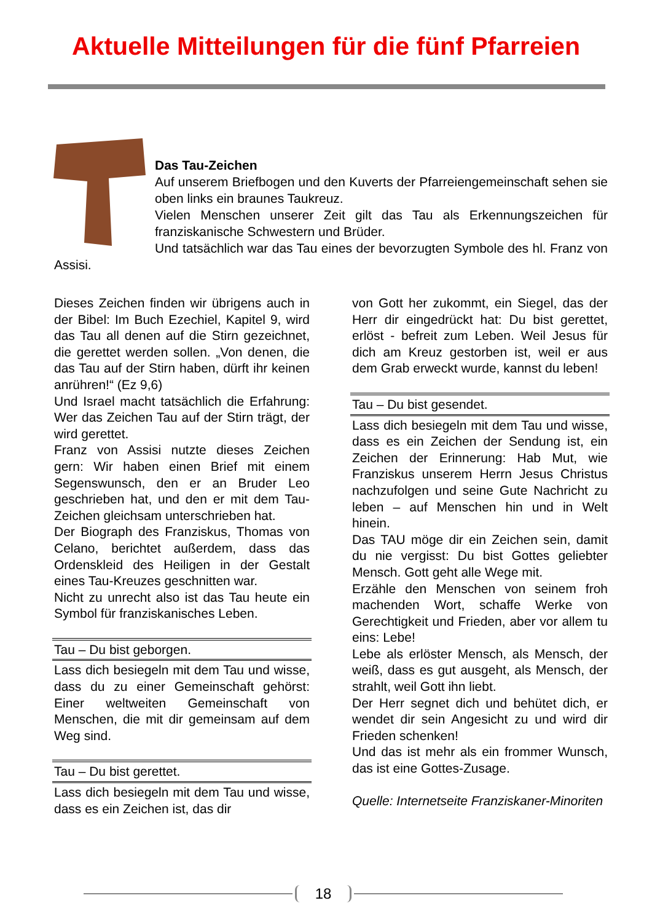Aktuelle Mitteilungen für die fünf Pfarreien
Das Tau-Zeichen
Auf unserem Briefbogen und den Kuverts der Pfarreiengemeinschaft sehen sie oben links ein braunes Taukreuz.
Vielen Menschen unserer Zeit gilt das Tau als Erkennungszeichen für franziskanische Schwestern und Brüder.
Und tatsächlich war das Tau eines der bevorzugten Symbole des hl. Franz von Assisi.
Dieses Zeichen finden wir übrigens auch in der Bibel: Im Buch Ezechiel, Kapitel 9, wird das Tau all denen auf die Stirn gezeichnet, die gerettet werden sollen. „Von denen, die das Tau auf der Stirn haben, dürft ihr keinen anrühren!“ (Ez 9,6)
Und Israel macht tatsächlich die Erfahrung: Wer das Zeichen Tau auf der Stirn trägt, der wird gerettet.
Franz von Assisi nutzte dieses Zeichen gern: Wir haben einen Brief mit einem Segenswunsch, den er an Bruder Leo geschrieben hat, und den er mit dem Tau-Zeichen gleichsam unterschrieben hat.
Der Biograph des Franziskus, Thomas von Celano, berichtet außerdem, dass das Ordenskleid des Heiligen in der Gestalt eines Tau-Kreuzes geschnitten war.
Nicht zu unrecht also ist das Tau heute ein Symbol für franziskanisches Leben.
Tau – Du bist geborgen.
Lass dich besiegeln mit dem Tau und wisse, dass du zu einer Gemeinschaft gehörst: Einer weltweiten Gemeinschaft von Menschen, die mit dir gemeinsam auf dem Weg sind.
Tau – Du bist gerettet.
Lass dich besiegeln mit dem Tau und wisse, dass es ein Zeichen ist, das dir
von Gott her zukommt, ein Siegel, das der Herr dir eingedrückt hat: Du bist gerettet, erlöst - befreit zum Leben. Weil Jesus für dich am Kreuz gestorben ist, weil er aus dem Grab erweckt wurde, kannst du leben!
Tau – Du bist gesendet.
Lass dich besiegeln mit dem Tau und wisse, dass es ein Zeichen der Sendung ist, ein Zeichen der Erinnerung: Hab Mut, wie Franziskus unserem Herrn Jesus Christus nachzufolgen und seine Gute Nachricht zu leben – auf Menschen hin und in Welt hinein.
Das TAU möge dir ein Zeichen sein, damit du nie vergisst: Du bist Gottes geliebter Mensch. Gott geht alle Wege mit.
Erzähle den Menschen von seinem froh machenden Wort, schaffe Werke von Gerechtigkeit und Frieden, aber vor allem tu eins: Lebe!
Lebe als erlöster Mensch, als Mensch, der weiß, dass es gut ausgeht, als Mensch, der strahlt, weil Gott ihn liebt.
Der Herr segnet dich und behütet dich, er wendet dir sein Angesicht zu und wird dir Frieden schenken!
Und das ist mehr als ein frommer Wunsch, das ist eine Gottes-Zusage.
Quelle: Internetseite Franziskaner-Minoriten
18